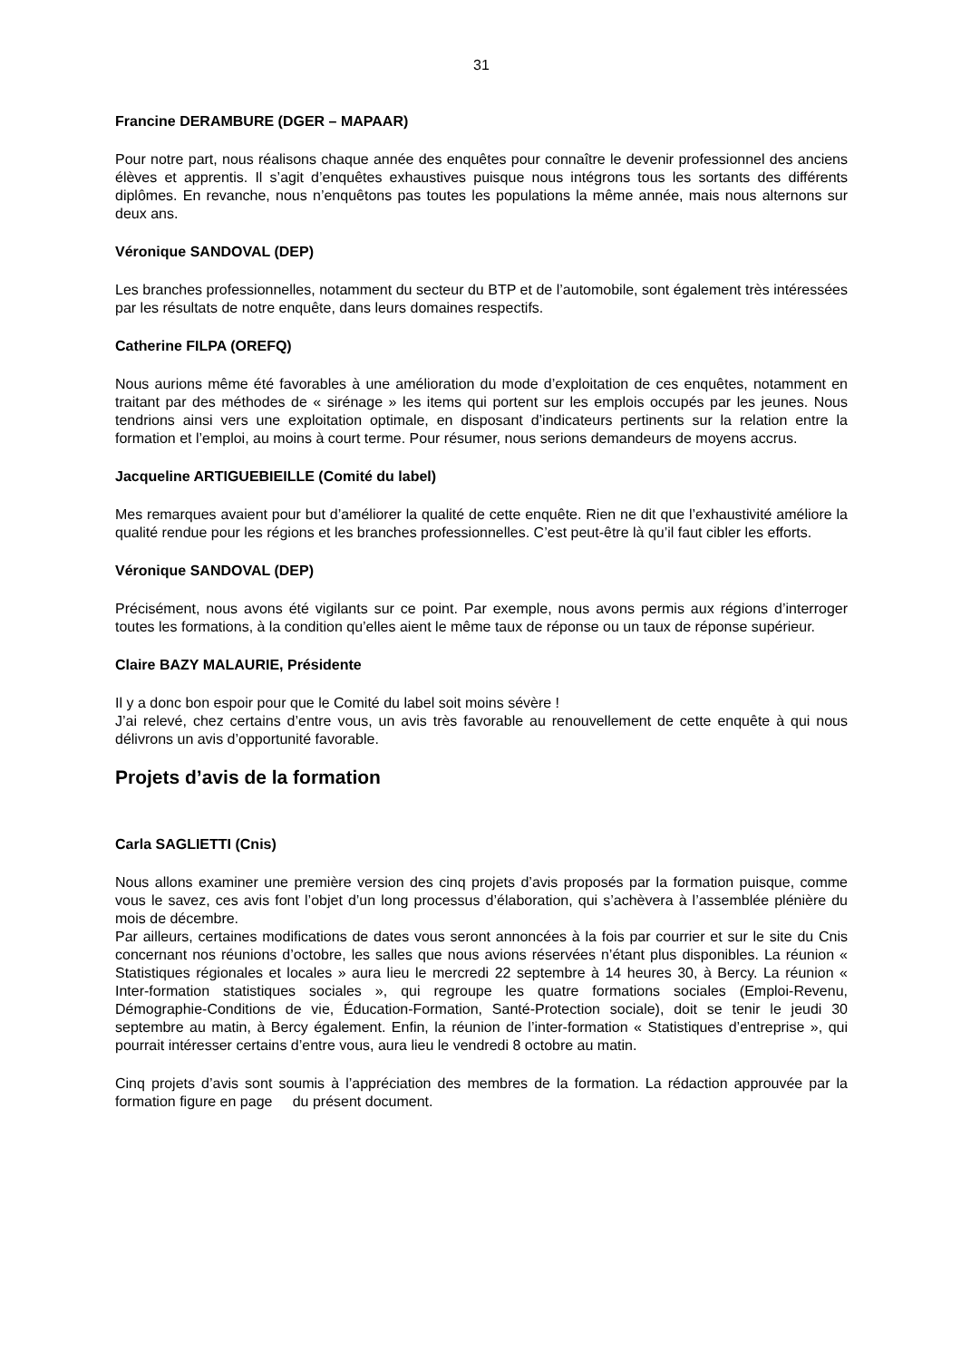31
Francine DERAMBURE (DGER – MAPAAR)
Pour notre part, nous réalisons chaque année des enquêtes pour connaître le devenir professionnel des anciens élèves et apprentis. Il s’agit d’enquêtes exhaustives puisque nous intégrons tous les sortants des différents diplômes. En revanche, nous n’enquêtons pas toutes les populations la même année, mais nous alternons sur deux ans.
Véronique SANDOVAL (DEP)
Les branches professionnelles, notamment du secteur du BTP et de l’automobile, sont également très intéressées par les résultats de notre enquête, dans leurs domaines respectifs.
Catherine FILPA (OREFQ)
Nous aurions même été favorables à une amélioration du mode d’exploitation de ces enquêtes, notamment en traitant par des méthodes de « sirénage » les items qui portent sur les emplois occupés par les jeunes. Nous tendrions ainsi vers une exploitation optimale, en disposant d’indicateurs pertinents sur la relation entre la formation et l’emploi, au moins à court terme. Pour résumer, nous serions demandeurs de moyens accrus.
Jacqueline ARTIGUEBIEILLE (Comité du label)
Mes remarques avaient pour but d’améliorer la qualité de cette enquête. Rien ne dit que l’exhaustivité améliore la qualité rendue pour les régions et les branches professionnelles. C’est peut-être là qu’il faut cibler les efforts.
Véronique SANDOVAL (DEP)
Précisément, nous avons été vigilants sur ce point. Par exemple, nous avons permis aux régions d’interroger toutes les formations, à la condition qu’elles aient le même taux de réponse ou un taux de réponse supérieur.
Claire BAZY MALAURIE, Présidente
Il y a donc bon espoir pour que le Comité du label soit moins sévère !
J’ai relevé, chez certains d’entre vous, un avis très favorable au renouvellement de cette enquête à qui nous délivrons un avis d’opportunité favorable.
Projets d’avis de la formation
Carla SAGLIETTI (Cnis)
Nous allons examiner une première version des cinq projets d’avis proposés par la formation puisque, comme vous le savez, ces avis font l’objet d’un long processus d’élaboration, qui s’achèvera à l’assemblée plénière du mois de décembre.
Par ailleurs, certaines modifications de dates vous seront annoncées à la fois par courrier et sur le site du Cnis concernant nos réunions d’octobre, les salles que nous avions réservées n’étant plus disponibles. La réunion « Statistiques régionales et locales » aura lieu le mercredi 22 septembre à 14 heures 30, à Bercy. La réunion « Inter-formation statistiques sociales », qui regroupe les quatre formations sociales (Emploi-Revenu, Démographie-Conditions de vie, Éducation-Formation, Santé-Protection sociale), doit se tenir le jeudi 30 septembre au matin, à Bercy également. Enfin, la réunion de l’inter-formation « Statistiques d’entreprise », qui pourrait intéresser certains d’entre vous, aura lieu le vendredi 8 octobre au matin.
Cinq projets d’avis sont soumis à l’appréciation des membres de la formation. La rédaction approuvée par la formation figure en page du présent document.